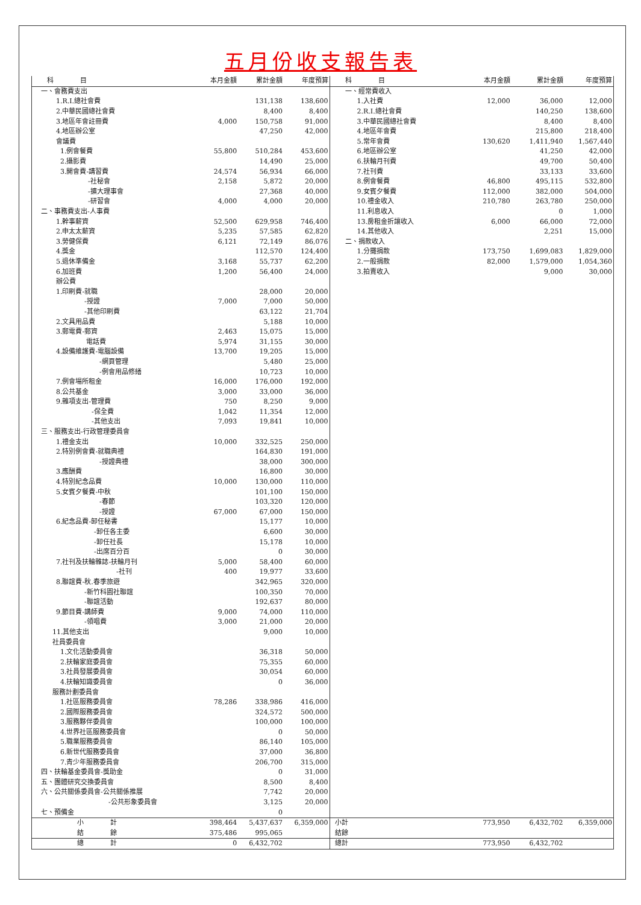五月份收支報告表
| 科 目 | 本月金額 | 累計金額 | 年度預算 | 科 目 | 本月金額 | 累計金額 | 年度預算 |
| --- | --- | --- | --- | --- | --- | --- | --- |
| 一、會務費支出 | | | | 一、經常費收入 | | | |
| 1.R.I.總社會費 | | 131,138 | 138,600 | 1.入社費 | 12,000 | 36,000 | 12,000 |
| 2.中華民國總社會費 | | 8,400 | 8,400 | 2.R.I.總社會費 | | 140,250 | 138,600 |
| 3.地區年會註冊費 | 4,000 | 150,758 | 91,000 | 3.中華民國總社會費 | | 8,400 | 8,400 |
| 4.地區辦公室 | | 47,250 | 42,000 | 4.地區年會費 | | 215,800 | 218,400 |
| 會議費 | | | | 5.常年會費 | 130,620 | 1,411,940 | 1,567,440 |
| 1.例會餐費 | 55,800 | 510,284 | 453,600 | 6.地區辦公室 | | 41,250 | 42,000 |
| 2.攝影費 | | 14,490 | 25,000 | 6.扶輪月刊費 | | 49,700 | 50,400 |
| 3.開會費-講習費 | 24,574 | 56,934 | 66,000 | 7.社刊費 | | 33,133 | 33,600 |
| -社秘會 | 2,158 | 5,872 | 20,000 | 8.例會餐費 | 46,800 | 495,115 | 532,800 |
| -擴大理事會 | | 27,368 | 40,000 | 9.女賓夕餐費 | 112,000 | 382,000 | 504,000 |
| -研習會 | 4,000 | 4,000 | 20,000 | 10.禮金收入 | 210,780 | 263,780 | 250,000 |
| 二、事務費支出-人事費 | | | | 11.利息收入 | | 0 | 1,000 |
| 1.幹事薪資 | 52,500 | 629,958 | 746,400 | 13.房租金折讓收入 | 6,000 | 66,000 | 72,000 |
| 2.申太太薪資 | 5,235 | 57,585 | 62,820 | 14.其他收入 | | 2,251 | 15,000 |
| 3.勞健保費 | 6,121 | 72,149 | 86,076 | 二、捐款收入 | | | |
| 4.獎金 | | 112,570 | 124,400 | 1.分攤捐款 | 173,750 | 1,699,083 | 1,829,000 |
| 5.退休準備金 | 3,168 | 55,737 | 62,200 | 2.一般捐款 | 82,000 | 1,579,000 | 1,054,360 |
| 6.加班費 | 1,200 | 56,400 | 24,000 | 3.拍賣收入 | | 9,000 | 30,000 |
| 辦公費 | | | | | | | |
| 1.印刷費-就職 | | 28,000 | 20,000 | | | | |
| -授證 | 7,000 | 7,000 | 50,000 | | | | |
| -其他印刷費 | | 63,122 | 21,704 | | | | |
| 2.文具用品費 | | 5,188 | 10,000 | | | | |
| 3.郵電費-郵資 | 2,463 | 15,075 | 15,000 | | | | |
| 電話費 | 5,974 | 31,155 | 30,000 | | | | |
| 4.設備維護費-電腦設備 | 13,700 | 19,205 | 15,000 | | | | |
| -網頁管理 | | 5,480 | 25,000 | | | | |
| -例會用品修繕 | | 10,723 | 10,000 | | | | |
| 7.例會場所租金 | 16,000 | 176,000 | 192,000 | | | | |
| 8.公共基金 | 3,000 | 33,000 | 36,000 | | | | |
| 9.雜項支出-管理費 | 750 | 8,250 | 9,000 | | | | |
| -保全費 | 1,042 | 11,354 | 12,000 | | | | |
| -其他支出 | 7,093 | 19,841 | 10,000 | | | | |
| 三、服務支出-行政管理委員會 | | | | | | | |
| 1.禮金支出 | 10,000 | 332,525 | 250,000 | | | | |
| 2.特別例會費-就職典禮 | | 164,830 | 191,000 | | | | |
| -授證典禮 | | 38,000 | 300,000 | | | | |
| 3.應酬費 | | 16,800 | 30,000 | | | | |
| 4.特別紀念品費 | 10,000 | 130,000 | 110,000 | | | | |
| 5.女賓夕餐費-中秋 | | 101,100 | 150,000 | | | | |
| -春節 | | 103,320 | 120,000 | | | | |
| -授證 | 67,000 | 67,000 | 150,000 | | | | |
| 6.紀念品費-卸任秘書 | | 15,177 | 10,000 | | | | |
| -卸任各主委 | | 6,600 | 30,000 | | | | |
| -卸任社長 | | 15,178 | 10,000 | | | | |
| -出席百分百 | | 0 | 30,000 | | | | |
| 7.社刊及扶輪雜誌-扶輪月刊 | 5,000 | 58,400 | 60,000 | | | | |
| -社刊 | 400 | 19,977 | 33,600 | | | | |
| 8.聯誼費-秋.春季旅遊 | | 342,965 | 320,000 | | | | |
| -新竹科園社聯誼 | | 100,350 | 70,000 | | | | |
| -聯誼活動 | | 192,637 | 80,000 | | | | |
| 9.節目費-講師費 | 9,000 | 74,000 | 110,000 | | | | |
| -領唱費 | 3,000 | 21,000 | 20,000 | | | | |
| 11.其他支出 | | 9,000 | 10,000 | | | | |
| 社員委員會 | | | | | | | |
| 1.文化活動委員會 | | 36,318 | 50,000 | | | | |
| 2.扶輪家庭委員會 | | 75,355 | 60,000 | | | | |
| 3.社員發展委員會 | | 30,054 | 60,000 | | | | |
| 4.扶輪知識委員會 | | 0 | 36,000 | | | | |
| 服務計劃委員會 | | | | | | | |
| 1.社區服務委員會 | 78,286 | 338,986 | 416,000 | | | | |
| 2.國際服務委員會 | | 324,572 | 500,000 | | | | |
| 3.服務夥伴委員會 | | 100,000 | 100,000 | | | | |
| 4.世界社區服務委員會 | | 0 | 50,000 | | | | |
| 5.職業服務委員會 | | 86,140 | 105,000 | | | | |
| 6.新世代服務委員會 | | 37,000 | 36,800 | | | | |
| 7.青少年服務委員會 | | 206,700 | 315,000 | | | | |
| 四、扶輪基金委員會-獎助金 | | 0 | 31,000 | | | | |
| 五、團體研究交換委員會 | | 8,500 | 8,400 | | | | |
| 六、公共關係委員會-公共關係推展 | | 7,742 | 20,000 | | | | |
| -公共形象委員會 | | 3,125 | 20,000 | | | | |
| 七、預備金 | | 0 | | | | | |
| 小 計 | 398,464 | 5,437,637 | 6,359,000 | 小計 | 773,950 | 6,432,702 | 6,359,000 |
| 結 餘 | 375,486 | 995,065 | | 結餘 | | | |
| 總 計 | 0 | 6,432,702 | | 總計 | 773,950 | 6,432,702 | |